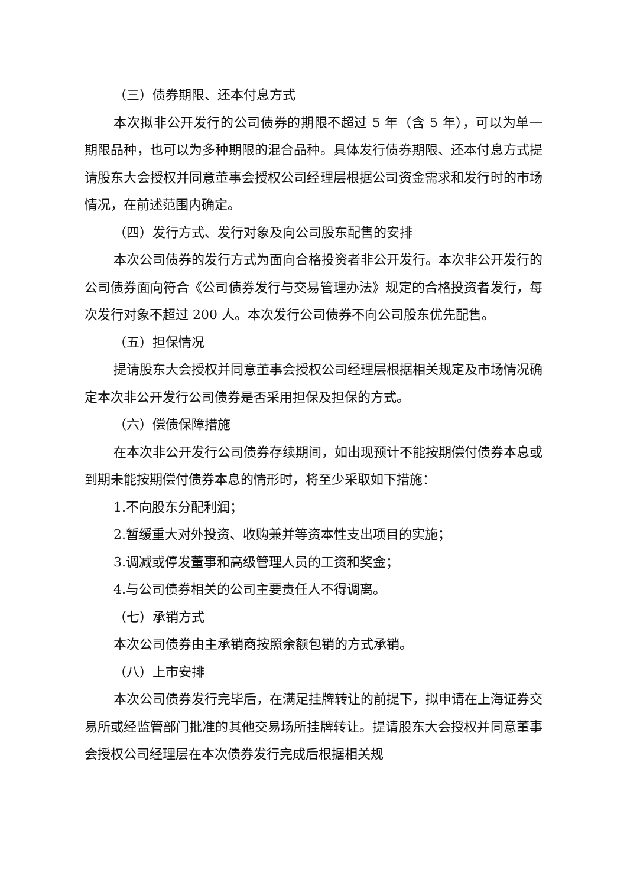（三）债券期限、还本付息方式
本次拟非公开发行的公司债券的期限不超过 5 年（含 5 年），可以为单一期限品种，也可以为多种期限的混合品种。具体发行债券期限、还本付息方式提请股东大会授权并同意董事会授权公司经理层根据公司资金需求和发行时的市场情况，在前述范围内确定。
（四）发行方式、发行对象及向公司股东配售的安排
本次公司债券的发行方式为面向合格投资者非公开发行。本次非公开发行的公司债券面向符合《公司债券发行与交易管理办法》规定的合格投资者发行，每次发行对象不超过 200 人。本次发行公司债券不向公司股东优先配售。
（五）担保情况
提请股东大会授权并同意董事会授权公司经理层根据相关规定及市场情况确定本次非公开发行公司债券是否采用担保及担保的方式。
（六）偿债保障措施
在本次非公开发行公司债券存续期间，如出现预计不能按期偿付债券本息或到期未能按期偿付债券本息的情形时，将至少采取如下措施：
1.不向股东分配利润；
2.暂缓重大对外投资、收购兼并等资本性支出项目的实施；
3.调减或停发董事和高级管理人员的工资和奖金；
4.与公司债券相关的公司主要责任人不得调离。
（七）承销方式
本次公司债券由主承销商按照余额包销的方式承销。
（八）上市安排
本次公司债券发行完毕后，在满足挂牌转让的前提下，拟申请在上海证券交易所或经监管部门批准的其他交易场所挂牌转让。提请股东大会授权并同意董事会授权公司经理层在本次债券发行完成后根据相关规